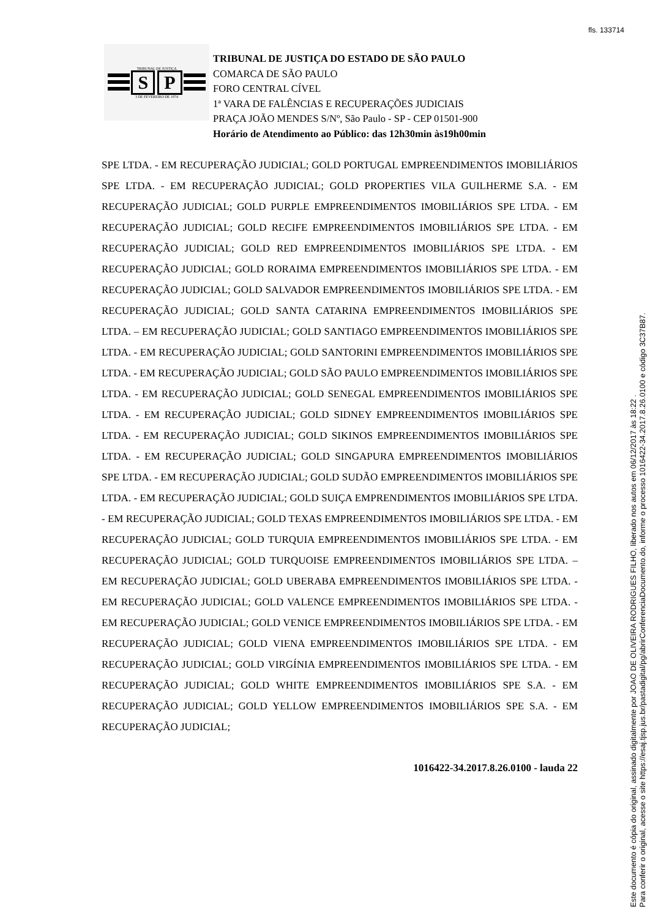fls. 133714
TRIBUNAL DE JUSTIÇA
S P
3 DE FEVEREIRO DE 1874
TRIBUNAL DE JUSTIÇA DO ESTADO DE SÃO PAULO
COMARCA DE SÃO PAULO
FORO CENTRAL CÍVEL
1ª VARA DE FALÊNCIAS E RECUPERAÇÕES JUDICIAIS
PRAÇA JOÃO MENDES S/Nº, São Paulo - SP - CEP 01501-900
Horário de Atendimento ao Público: das 12h30min às19h00min
SPE LTDA. - EM RECUPERAÇÃO JUDICIAL; GOLD PORTUGAL EMPREENDIMENTOS IMOBILIÁRIOS SPE LTDA. - EM RECUPERAÇÃO JUDICIAL; GOLD PROPERTIES VILA GUILHERME S.A. - EM RECUPERAÇÃO JUDICIAL; GOLD PURPLE EMPREENDIMENTOS IMOBILIÁRIOS SPE LTDA. - EM RECUPERAÇÃO JUDICIAL; GOLD RECIFE EMPREENDIMENTOS IMOBILIÁRIOS SPE LTDA. - EM RECUPERAÇÃO JUDICIAL; GOLD RED EMPREENDIMENTOS IMOBILIÁRIOS SPE LTDA. - EM RECUPERAÇÃO JUDICIAL; GOLD RORAIMA EMPREENDIMENTOS IMOBILIÁRIOS SPE LTDA. - EM RECUPERAÇÃO JUDICIAL; GOLD SALVADOR EMPREENDIMENTOS IMOBILIÁRIOS SPE LTDA. - EM RECUPERAÇÃO JUDICIAL; GOLD SANTA CATARINA EMPREENDIMENTOS IMOBILIÁRIOS SPE LTDA. – EM RECUPERAÇÃO JUDICIAL; GOLD SANTIAGO EMPREENDIMENTOS IMOBILIÁRIOS SPE LTDA. - EM RECUPERAÇÃO JUDICIAL; GOLD SANTORINI EMPREENDIMENTOS IMOBILIÁRIOS SPE LTDA. - EM RECUPERAÇÃO JUDICIAL; GOLD SÃO PAULO EMPREENDIMENTOS IMOBILIÁRIOS SPE LTDA. - EM RECUPERAÇÃO JUDICIAL; GOLD SENEGAL EMPREENDIMENTOS IMOBILIÁRIOS SPE LTDA. - EM RECUPERAÇÃO JUDICIAL; GOLD SIDNEY EMPREENDIMENTOS IMOBILIÁRIOS SPE LTDA. - EM RECUPERAÇÃO JUDICIAL; GOLD SIKINOS EMPREENDIMENTOS IMOBILIÁRIOS SPE LTDA. - EM RECUPERAÇÃO JUDICIAL; GOLD SINGAPURA EMPREENDIMENTOS IMOBILIÁRIOS SPE LTDA. - EM RECUPERAÇÃO JUDICIAL; GOLD SUDÃO EMPREENDIMENTOS IMOBILIÁRIOS SPE LTDA. - EM RECUPERAÇÃO JUDICIAL; GOLD SUIÇA EMPRENDIMENTOS IMOBILIÁRIOS SPE LTDA. - EM RECUPERAÇÃO JUDICIAL; GOLD TEXAS EMPREENDIMENTOS IMOBILIÁRIOS SPE LTDA. - EM RECUPERAÇÃO JUDICIAL; GOLD TURQUIA EMPREENDIMENTOS IMOBILIÁRIOS SPE LTDA. - EM RECUPERAÇÃO JUDICIAL; GOLD TURQUOISE EMPREENDIMENTOS IMOBILIÁRIOS SPE LTDA. – EM RECUPERAÇÃO JUDICIAL; GOLD UBERABA EMPREENDIMENTOS IMOBILIÁRIOS SPE LTDA. - EM RECUPERAÇÃO JUDICIAL; GOLD VALENCE EMPREENDIMENTOS IMOBILIÁRIOS SPE LTDA. - EM RECUPERAÇÃO JUDICIAL; GOLD VENICE EMPREENDIMENTOS IMOBILIÁRIOS SPE LTDA. - EM RECUPERAÇÃO JUDICIAL; GOLD VIENA EMPREENDIMENTOS IMOBILIÁRIOS SPE LTDA. - EM RECUPERAÇÃO JUDICIAL; GOLD VIRGÍNIA EMPREENDIMENTOS IMOBILIÁRIOS SPE LTDA. - EM RECUPERAÇÃO JUDICIAL; GOLD WHITE EMPREENDIMENTOS IMOBILIÁRIOS SPE S.A. - EM RECUPERAÇÃO JUDICIAL; GOLD YELLOW EMPREENDIMENTOS IMOBILIÁRIOS SPE S.A. - EM RECUPERAÇÃO JUDICIAL;
1016422-34.2017.8.26.0100 - lauda 22
Este documento é cópia do original, assinado digitalmente por JOAO DE OLIVEIRA RODRIGUES FILHO, liberado nos autos em 06/12/2017 às 18:22 .
Para conferir o original, acesse o site https://esaj.tjsp.jus.br/pastadigital/pg/abrirConferenciaDocumento.do, informe o processo 1016422-34.2017.8.26.0100 e código 3C37B87.